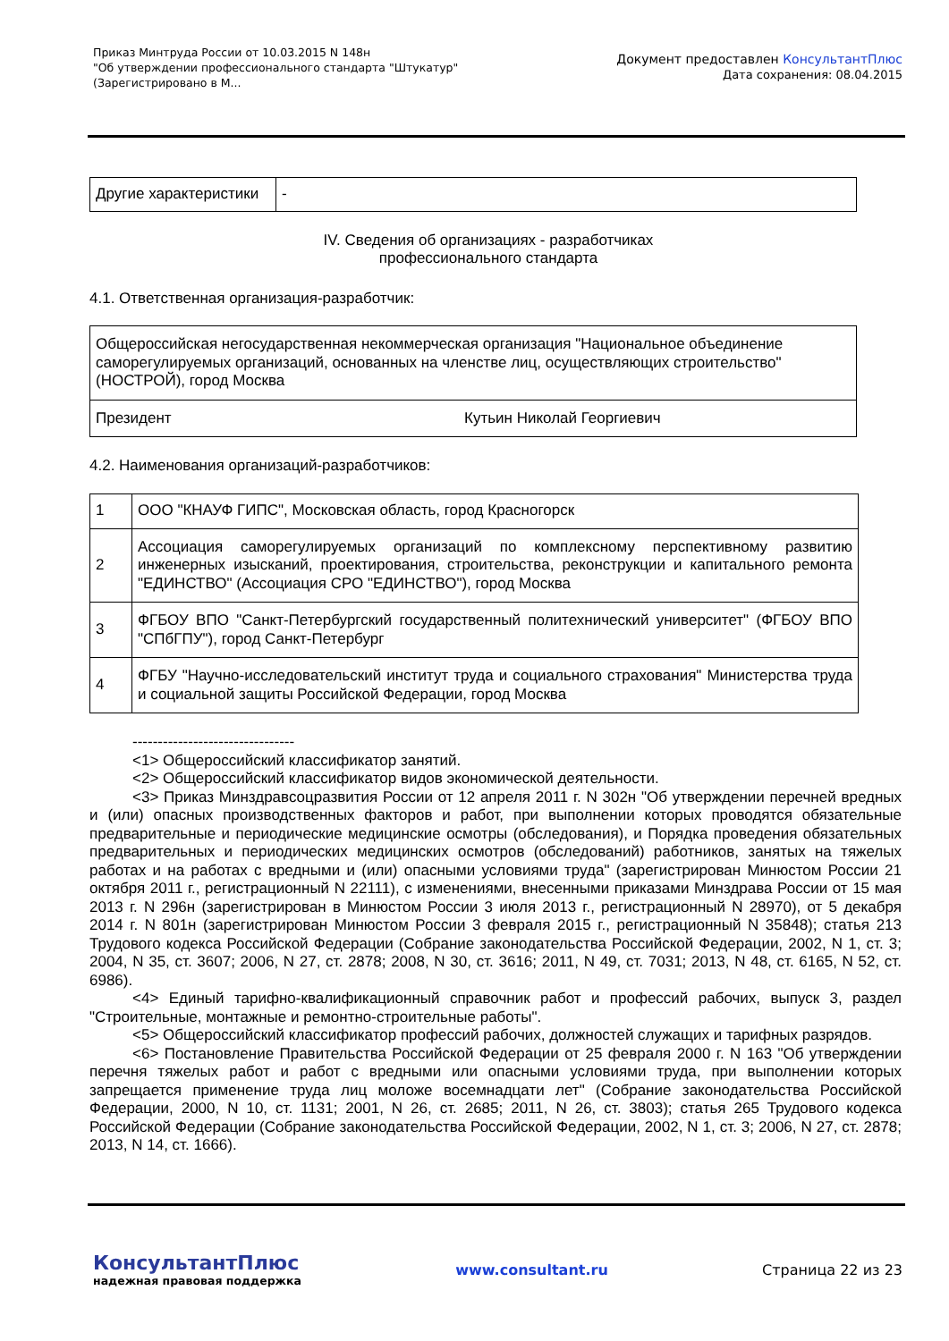Приказ Минтруда России от 10.03.2015 N 148н
"Об утверждении профессионального стандарта "Штукатур"
(Зарегистрировано в М...
Документ предоставлен КонсультантПлюс
Дата сохранения: 08.04.2015
| Другие характеристики | - |
IV. Сведения об организациях - разработчиках
профессионального стандарта
4.1. Ответственная организация-разработчик:
| Общероссийская негосударственная некоммерческая организация "Национальное объединение саморегулируемых организаций, основанных на членстве лиц, осуществляющих строительство" (НОСТРОЙ), город Москва | |
| Президент | Кутьин Николай Георгиевич |
4.2. Наименования организаций-разработчиков:
| 1 | ООО "КНАУФ ГИПС", Московская область, город Красногорск |
| 2 | Ассоциация саморегулируемых организаций по комплексному перспективному развитию инженерных изысканий, проектирования, строительства, реконструкции и капитального ремонта "ЕДИНСТВО" (Ассоциация СРО "ЕДИНСТВО"), город Москва |
| 3 | ФГБОУ ВПО "Санкт-Петербургский государственный политехнический университет" (ФГБОУ ВПО "СПбГПУ"), город Санкт-Петербург |
| 4 | ФГБУ "Научно-исследовательский институт труда и социального страхования" Министерства труда и социальной защиты Российской Федерации, город Москва |
--------------------------------
<1> Общероссийский классификатор занятий.
<2> Общероссийский классификатор видов экономической деятельности.
<3> Приказ Минздравсоцразвития России от 12 апреля 2011 г. N 302н "Об утверждении перечней вредных и (или) опасных производственных факторов и работ, при выполнении которых проводятся обязательные предварительные и периодические медицинские осмотры (обследования), и Порядка проведения обязательных предварительных и периодических медицинских осмотров (обследований) работников, занятых на тяжелых работах и на работах с вредными и (или) опасными условиями труда" (зарегистрирован Минюстом России 21 октября 2011 г., регистрационный N 22111), с изменениями, внесенными приказами Минздрава России от 15 мая 2013 г. N 296н (зарегистрирован в Минюстом России 3 июля 2013 г., регистрационный N 28970), от 5 декабря 2014 г. N 801н (зарегистрирован Минюстом России 3 февраля 2015 г., регистрационный N 35848); статья 213 Трудового кодекса Российской Федерации (Собрание законодательства Российской Федерации, 2002, N 1, ст. 3; 2004, N 35, ст. 3607; 2006, N 27, ст. 2878; 2008, N 30, ст. 3616; 2011, N 49, ст. 7031; 2013, N 48, ст. 6165, N 52, ст. 6986).
<4> Единый тарифно-квалификационный справочник работ и профессий рабочих, выпуск 3, раздел "Строительные, монтажные и ремонтно-строительные работы".
<5> Общероссийский классификатор профессий рабочих, должностей служащих и тарифных разрядов.
<6> Постановление Правительства Российской Федерации от 25 февраля 2000 г. N 163 "Об утверждении перечня тяжелых работ и работ с вредными или опасными условиями труда, при выполнении которых запрещается применение труда лиц моложе восемнадцати лет" (Собрание законодательства Российской Федерации, 2000, N 10, ст. 1131; 2001, N 26, ст. 2685; 2011, N 26, ст. 3803); статья 265 Трудового кодекса Российской Федерации (Собрание законодательства Российской Федерации, 2002, N 1, ст. 3; 2006, N 27, ст. 2878; 2013, N 14, ст. 1666).
КонсультантПлюс
надежная правовая поддержка
www.consultant.ru Страница 22 из 23